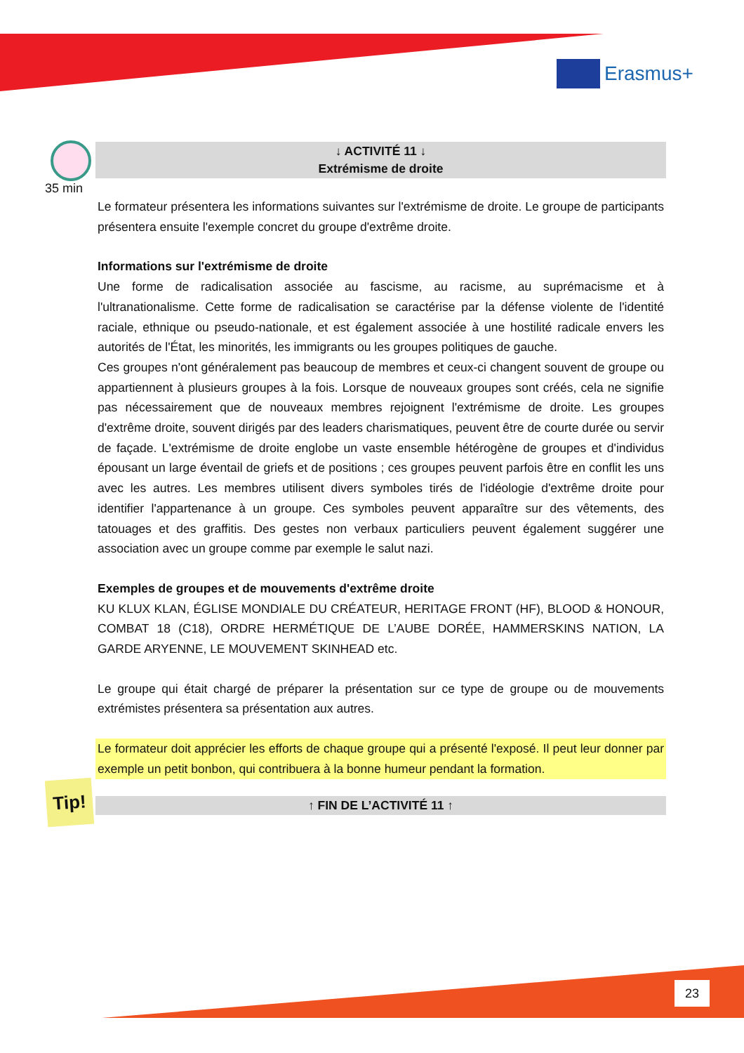Erasmus+
35 min
Tip!
↓ ACTIVITÉ 11 ↓
Extrémisme de droite
Le formateur présentera les informations suivantes sur l'extrémisme de droite. Le groupe de participants présentera ensuite l'exemple concret du groupe d'extrême droite.
Informations sur l'extrémisme de droite
Une forme de radicalisation associée au fascisme, au racisme, au suprémacisme et à l'ultranationalisme. Cette forme de radicalisation se caractérise par la défense violente de l'identité raciale, ethnique ou pseudo-nationale, et est également associée à une hostilité radicale envers les autorités de l'État, les minorités, les immigrants ou les groupes politiques de gauche.
Ces groupes n'ont généralement pas beaucoup de membres et ceux-ci changent souvent de groupe ou appartiennent à plusieurs groupes à la fois. Lorsque de nouveaux groupes sont créés, cela ne signifie pas nécessairement que de nouveaux membres rejoignent l'extrémisme de droite. Les groupes d'extrême droite, souvent dirigés par des leaders charismatiques, peuvent être de courte durée ou servir de façade. L'extrémisme de droite englobe un vaste ensemble hétérogène de groupes et d'individus épousant un large éventail de griefs et de positions ; ces groupes peuvent parfois être en conflit les uns avec les autres. Les membres utilisent divers symboles tirés de l'idéologie d'extrême droite pour identifier l'appartenance à un groupe. Ces symboles peuvent apparaître sur des vêtements, des tatouages et des graffitis. Des gestes non verbaux particuliers peuvent également suggérer une association avec un groupe comme par exemple le salut nazi.
Exemples de groupes et de mouvements d'extrême droite
KU KLUX KLAN, ÉGLISE MONDIALE DU CRÉATEUR, HERITAGE FRONT (HF), BLOOD & HONOUR, COMBAT 18 (C18), ORDRE HERMÉTIQUE DE L’AUBE DORÉE, HAMMERSKINS NATION, LA GARDE ARYENNE, LE MOUVEMENT SKINHEAD etc.
Le groupe qui était chargé de préparer la présentation sur ce type de groupe ou de mouvements extrémistes présentera sa présentation aux autres.
Le formateur doit apprécier les efforts de chaque groupe qui a présenté l'exposé. Il peut leur donner par exemple un petit bonbon, qui contribuera à la bonne humeur pendant la formation.
↑ FIN DE L’ACTIVITÉ 11 ↑
23